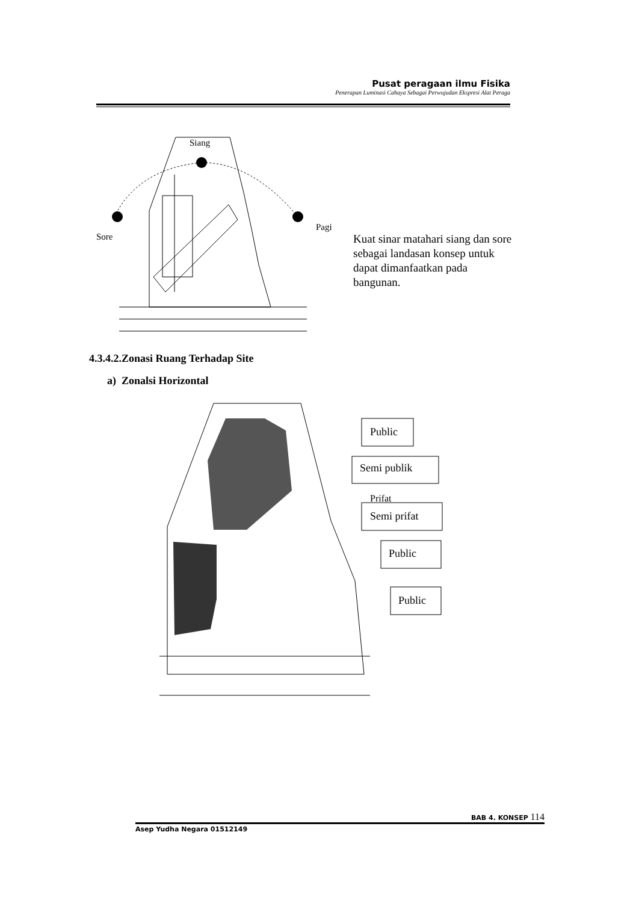Pusat peragaan ilmu Fisika
Penerapan Luminasi Cahaya Sebagai Perwujudan Ekspresi Alat Peraga
Siang
Sore
Pagi
Kuat sinar matahari siang dan sore sebagai landasan konsep untuk dapat dimanfaatkan pada bangunan.
4.3.4.2.Zonasi Ruang Terhadap Site
a) Zonalsi Horizontal
Public
Semi publik
Prifat
Semi prifat
Public
Public
BAB 4. KONSEP 114
Asep Yudha Negara 01512149